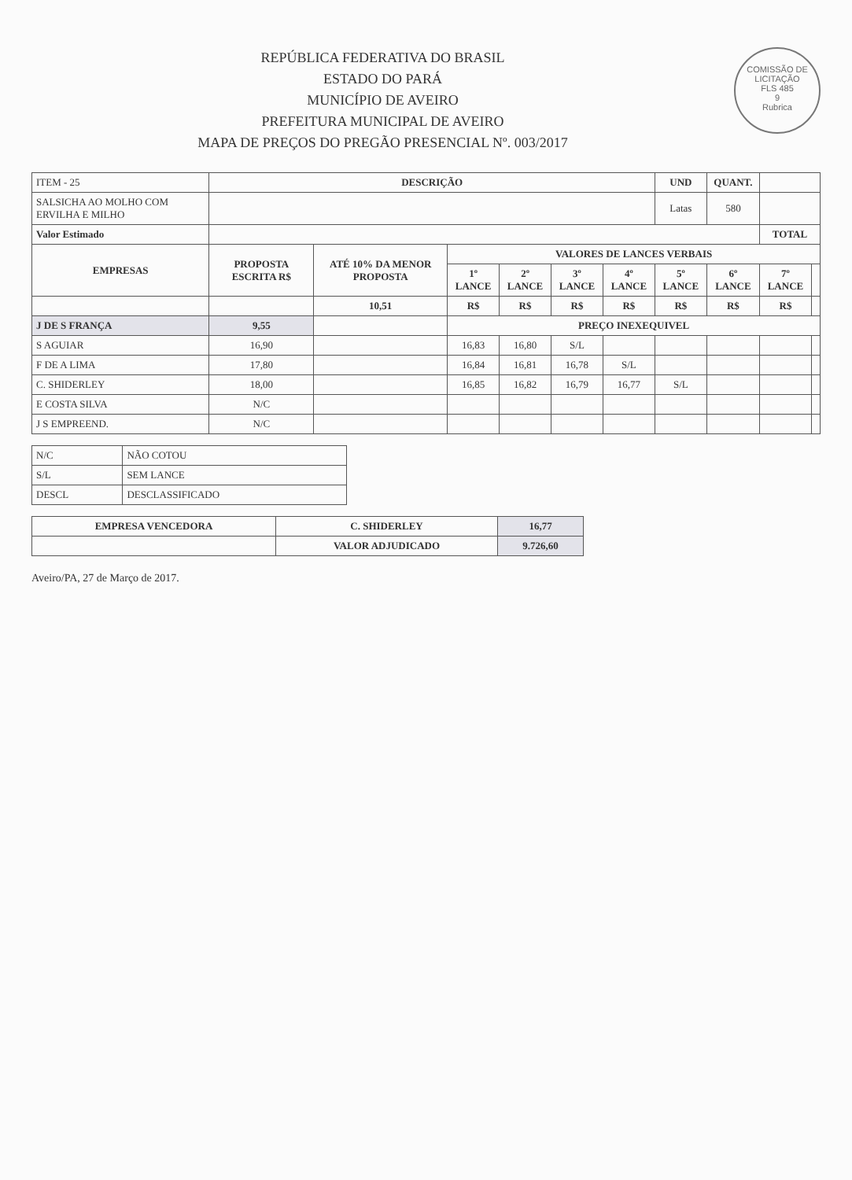COMISSÃO DE LICITAÇÃO
FLS 485
9
Rubrica
REPÚBLICA FEDERATIVA DO BRASIL
ESTADO DO PARÁ
MUNICÍPIO DE AVEIRO
PREFEITURA MUNICIPAL DE AVEIRO
MAPA DE PREÇOS DO PREGÃO PRESENCIAL Nº. 003/2017
| ITEM - 25 | DESCRIÇÃO | | | | | | UND | QUANT. | | |
| SALSICHA AO MOLHO COM ERVILHA E MILHO | | | | | | | Latas | 580 | | |
| Valor Estimado | | | | | | | | | TOTAL | |
| EMPRESAS | PROPOSTA ESCRITA R$ | ATÉ 10% DA MENOR PROPOSTA | VALORES DE LANCES VERBAIS | | | | | | | |
| | | | 1º LANCE | 2º LANCE | 3º LANCE | 4º LANCE | 5º LANCE | 6º LANCE | 7º LANCE | |
| | | 10,51 | R$ | R$ | R$ | R$ | R$ | R$ | R$ | |
| J DE S FRANÇA | 9,55 | | PREÇO INEXEQUIVEL | | | | | | | |
| S AGUIAR | 16,90 | | 16,83 | 16,80 | S/L | | | | | |
| F DE A LIMA | 17,80 | | 16,84 | 16,81 | 16,78 | S/L | | | | |
| C. SHIDERLEY | 18,00 | | 16,85 | 16,82 | 16,79 | 16,77 | S/L | | | |
| E COSTA SILVA | N/C | | | | | | | | | |
| J S EMPREEND. | N/C | | | | | | | | | |
| N/C | NÃO COTOU |
| S/L | SEM LANCE |
| DESCL | DESCLASSIFICADO |
| EMPRESA VENCEDORA | C. SHIDERLEY | 16,77 |
| | VALOR ADJUDICADO | 9.726,60 |
Aveiro/PA, 27 de Março de 2017.